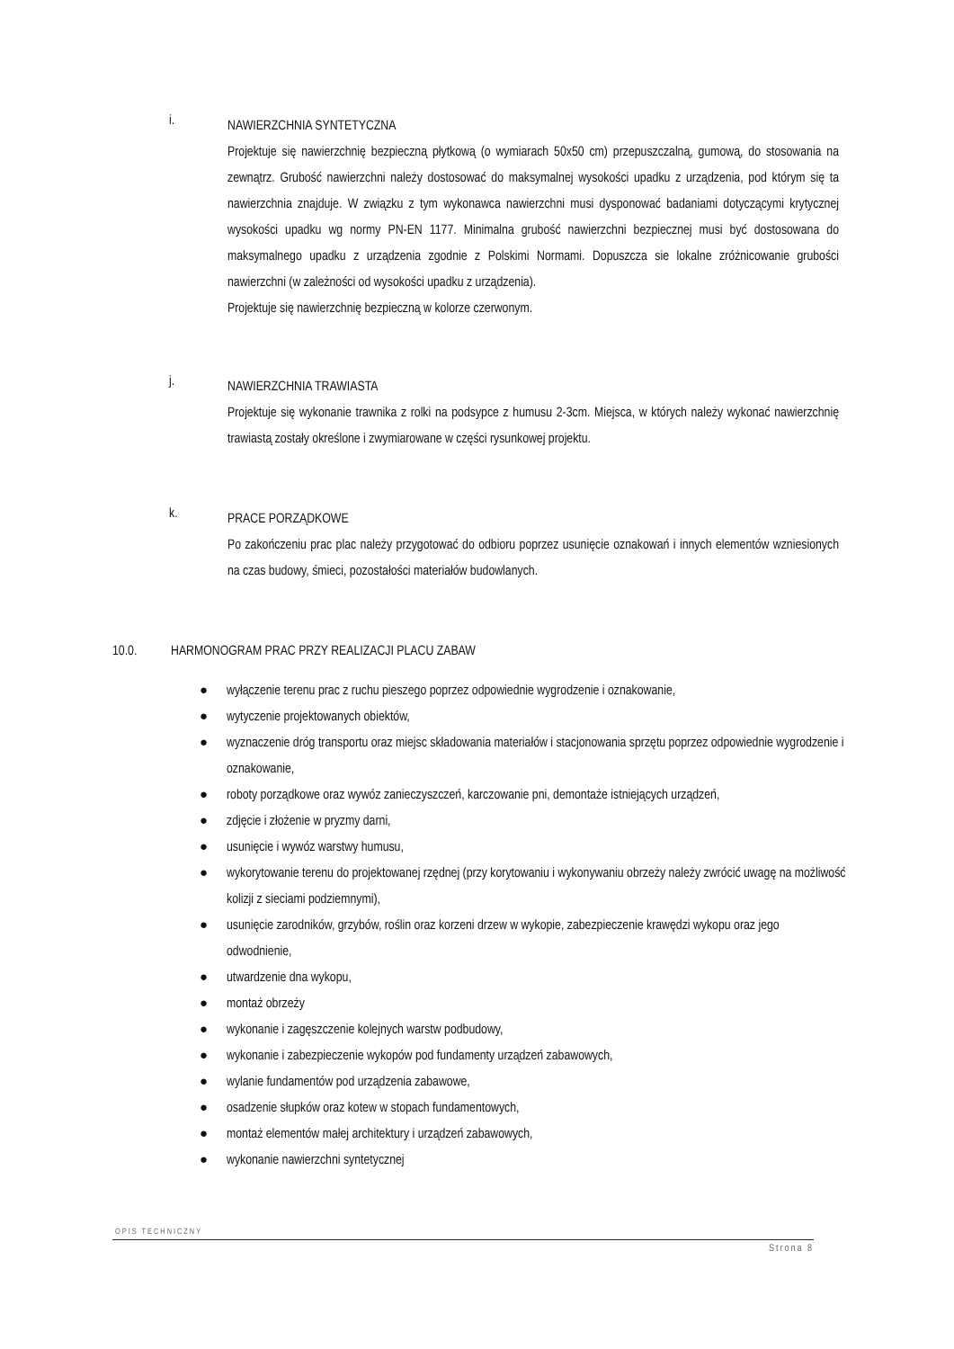i.
NAWIERZCHNIA SYNTETYCZNA
Projektuje się nawierzchnię bezpieczną płytkową (o wymiarach 50x50 cm) przepuszczalną, gumową, do stosowania na zewnątrz. Grubość nawierzchni należy dostosować do maksymalnej wysokości upadku z urządzenia, pod którym się ta nawierzchnia znajduje. W związku z tym wykonawca nawierzchni musi dysponować badaniami dotyczącymi krytycznej wysokości upadku wg normy PN-EN 1177. Minimalna grubość nawierzchni bezpiecznej musi być dostosowana do maksymalnego upadku z urządzenia zgodnie z Polskimi Normami. Dopuszcza sie lokalne zróżnicowanie grubości nawierzchni (w zależności od wysokości upadku z urządzenia).
Projektuje się nawierzchnię bezpieczną w kolorze czerwonym.
j.
NAWIERZCHNIA TRAWIASTA
Projektuje się wykonanie trawnika z rolki na podsypce z humusu 2-3cm. Miejsca, w których należy wykonać nawierzchnię trawiastą zostały określone i zwymiarowane w części rysunkowej projektu.
k.
PRACE PORZĄDKOWE
Po zakończeniu prac plac należy przygotować do odbioru poprzez usunięcie oznakowań i innych elementów wzniesionych na czas budowy, śmieci, pozostałości materiałów budowlanych.
10.0. HARMONOGRAM PRAC PRZY REALIZACJI PLACU ZABAW
● wyłączenie terenu prac z ruchu pieszego poprzez odpowiednie wygrodzenie i oznakowanie,
● wytyczenie projektowanych obiektów,
● wyznaczenie dróg transportu oraz miejsc składowania materiałów i stacjonowania sprzętu poprzez odpowiednie wygrodzenie i oznakowanie,
● roboty porządkowe oraz wywóz zanieczyszczeń, karczowanie pni, demontaże istniejących urządzeń,
● zdjęcie i złożenie w pryzmy darni,
● usunięcie i wywóz warstwy humusu,
● wykorytowanie terenu do projektowanej rzędnej (przy korytowaniu i wykonywaniu obrzeży należy zwrócić uwagę na możliwość kolizji z sieciami podziemnymi),
● usunięcie zarodników, grzybów, roślin oraz korzeni drzew w wykopie, zabezpieczenie krawędzi wykopu oraz jego odwodnienie,
● utwardzenie dna wykopu,
● montaż obrzeży
● wykonanie i zagęszczenie kolejnych warstw podbudowy,
● wykonanie i zabezpieczenie wykopów pod fundamenty urządzeń zabawowych,
● wylanie fundamentów pod urządzenia zabawowe,
● osadzenie słupków oraz kotew w stopach fundamentowych,
● montaż elementów małej architektury i urządzeń zabawowych,
● wykonanie nawierzchni syntetycznej
OPIS TECHNICZNY
Strona 8